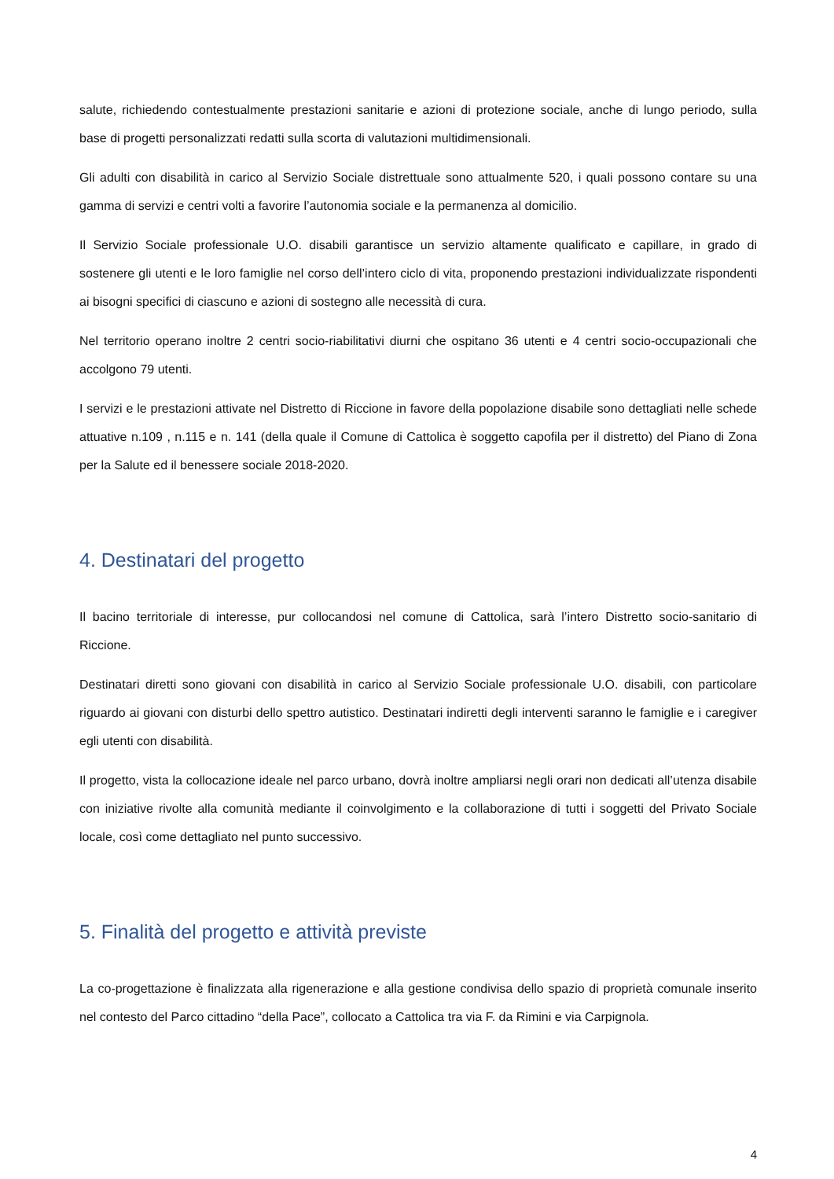salute, richiedendo contestualmente prestazioni sanitarie e azioni di protezione sociale, anche di lungo periodo, sulla base di progetti personalizzati redatti sulla scorta di valutazioni multidimensionali.
Gli adulti con disabilità in carico al Servizio Sociale distrettuale sono attualmente 520, i quali possono contare su una gamma di servizi e centri volti a favorire l’autonomia sociale e la permanenza al domicilio.
Il Servizio Sociale professionale U.O. disabili garantisce un servizio altamente qualificato e capillare, in grado di sostenere gli utenti e le loro famiglie nel corso dell’intero ciclo di vita, proponendo prestazioni individualizzate rispondenti ai bisogni specifici di ciascuno e azioni di sostegno alle necessità di cura.
Nel territorio operano inoltre 2 centri socio-riabilitativi diurni che ospitano 36 utenti e 4 centri socio-occupazionali che accolgono 79 utenti.
I servizi e le prestazioni attivate nel Distretto di Riccione in favore della popolazione disabile sono dettagliati nelle schede attuative n.109 , n.115 e n. 141 (della quale il Comune di Cattolica è soggetto capofila per il distretto) del Piano di Zona per la Salute ed il benessere sociale 2018-2020.
4. Destinatari del progetto
Il bacino territoriale di interesse, pur collocandosi nel comune di Cattolica, sarà l’intero Distretto socio-sanitario di Riccione.
Destinatari diretti sono giovani con disabilità in carico al Servizio Sociale professionale U.O. disabili, con particolare riguardo ai giovani con disturbi dello spettro autistico. Destinatari indiretti degli interventi saranno le famiglie e i caregiver egli utenti con disabilità.
Il progetto, vista la collocazione ideale nel parco urbano, dovrà inoltre ampliarsi negli orari non dedicati all’utenza disabile con iniziative rivolte alla comunità mediante il coinvolgimento e la collaborazione di tutti i soggetti del Privato Sociale locale, così come dettagliato nel punto successivo.
5. Finalità del progetto e attività previste
La co-progettazione è finalizzata alla rigenerazione e alla gestione condivisa dello spazio di proprietà comunale inserito nel contesto del Parco cittadino “della Pace”, collocato a Cattolica tra via F. da Rimini e via Carpignola.
4